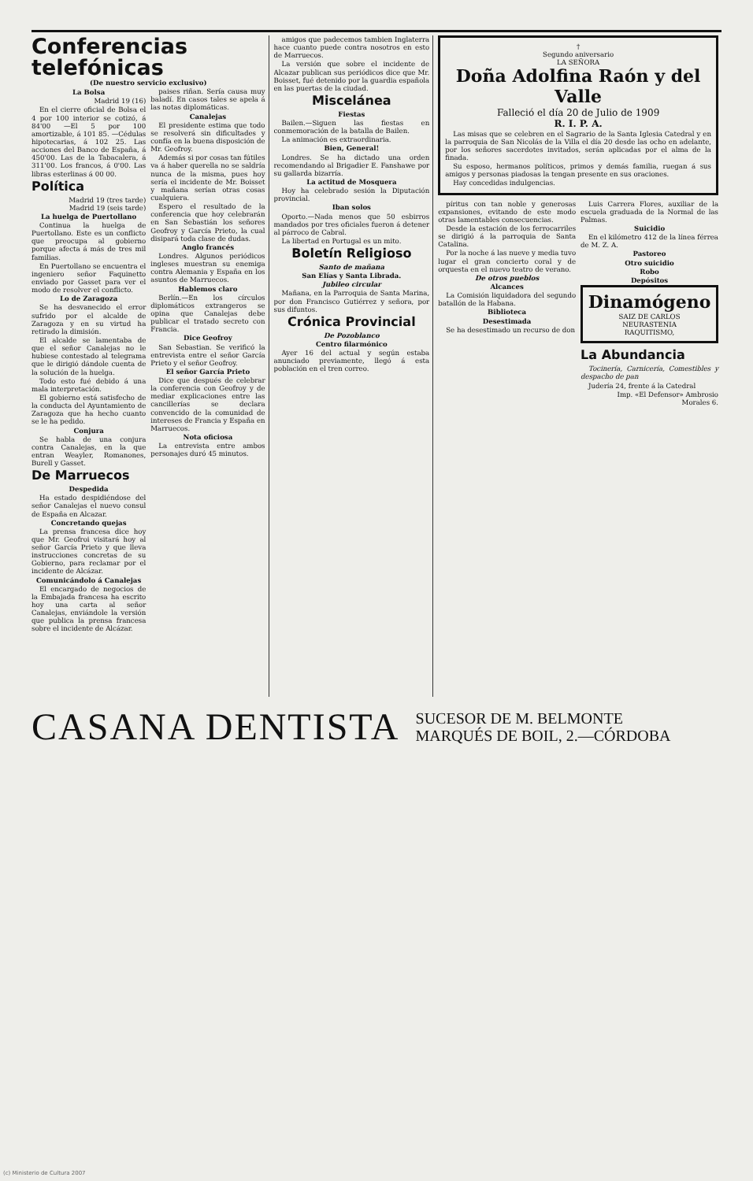Conferencias telefónicas
(De nuestro servicio exclusivo)
La Bolsa
Madrid 19 (16)
En el cierre oficial de Bolsa el 4 por 100 interior se cotizó, á 84'00 —El 5 por 100 amortizable, á 101 85. —Cédulas hipotecarias, á 102 25. Las acciones del Banco de España, á 450'00. Las de la Tabacalera, á 311'00. Los francos, á 0'00. Las libras esterlinas á 00 00.
Política
Madrid 19 (tres tarde)
Madrid 19 (seis tarde)
La huelga de Puertollano
Continua la huelga de Puertollano. Este es un conflicto que preocupa al gobierno porque afecta á más de tres mil familias.
En Puertollano se encuentra el ingeniero señor Faquinetto enviado por Gasset para ver el modo de resolver el conflicto.
Lo de Zaragoza
Se ha desvanecido el error sufrido por el alcalde de Zaragoza y en su virtud ha retirado la dimisión.
El alcalde se lamentaba de que el señor Canalejas no le hubiese contestado al telegrama que le dirigió dándole cuenta de la solución de la huelga.
Todo esto fué debido á una mala interpretación.
El gobierno está satisfecho de la conducta del Ayuntamiento de Zaragoza que ha hecho cuanto se le ha pedido.
Conjura
Se habla de una conjura contra Canalejas, en la que entran Weayler, Romanones, Burell y Gasset.
De Marruecos
Despedida
Ha estado despidiéndose del señor Canalejas el nuevo consul de España en Alcazar.
Concretando quejas
La prensa francesa dice hoy que Mr. Geofroi visitará hoy al señor García Prieto y que lleva instrucciones concretas de su Gobierno, para reclamar por el incidente de Alcázar.
Comunicándolo á Canalejas
El encargado de negocios de la Embajada francesa ha escrito hoy una carta al señor Canalejas, enviándole la versión que publica la prensa francesa sobre el incidente de Alcázar.
paises riñan. Sería causa muy baladí. En casos tales se apela á las notas diplomáticas.
Canalejas
El presidente estima que todo se resolverá sin dificultades y confía en la buena disposición de Mr. Geofroy.
Además si por cosas tan fútiles va á haber querella no se saldría nunca de la misma, pues hoy sería el incidente de Mr. Boisset y mañana serían otras cosas cualquiera.
Espero el resultado de la conferencia que hoy celebrarán en San Sebastián los señores Geofroy y García Prieto, la cual disipará toda clase de dudas.
Anglo francés
Londres. Algunos periódicos ingleses muestran su enemiga contra Alemania y España en los asuntos de Marruecos.
Hablemos claro
Berlín.—En los círculos diplomáticos extrangeros se opina que Canalejas debe publicar el tratado secreto con Francia.
Dice Geofroy
San Sebastian. Se verificó la entrevista entre el señor García Prieto y el señor Geofroy.
El señor García Prieto
Dice que después de celebrar la conferencia con Geofroy y de mediar explicaciones entre las cancillerías se declara convencido de la comunidad de intereses de Francia y España en Marruecos.
Nota oficiosa
La entrevista entre ambos personajes duró 45 minutos.
amigos que padecemos tambien Inglaterra hace cuanto puede contra nosotros en esto de Marruecos.
La versión que sobre el incidente de Alcazar publican sus periódicos dice que Mr. Boisset, fué detenido por la guardia española en las puertas de la ciudad.
Miscelánea
Fiestas
Bailen.—Siguen las fiestas en conmemoración de la batalla de Bailen.
La animación es extraordinaria.
Bien, General!
Londres. Se ha dictado una orden recomendando al Brigadier E. Fanshawe por su gallarda bizarría.
La actitud de Mosquera
Hoy ha celebrado sesión la Diputación provincial.
Iban solos
Oporto.—Nada menos que 50 esbirros mandados por tres oficiales fueron á detener al párroco de Cabral.
La libertad en Portugal es un mito.
Boletín Religioso
Santo de mañana
San Elías y Santa Librada.
Jubileo circular
Mañana, en la Parroquia de Santa Marina, por don Francisco Gutiérrez y señora, por sus difuntos.
Crónica Provincial
De Pozoblanco
Centro filarmónico
Ayer 16 del actual y según estaba anunciado previamente, llegó á esta población en el tren correo.
†
Segundo aniversario
LA SEÑORA
Doña Adolfina Raón y del Valle
Falleció el día 20 de Julio de 1909
R. I. P. A.
Las misas que se celebren en el Sagrario de la Santa Iglesia Catedral y en la parroquia de San Nicolás de la Villa el día 20 desde las ocho en adelante, por los señores sacerdotes invitados, serán aplicadas por el alma de la finada.
Su esposo, hermanos políticos, primos y demás familia, ruegan á sus amigos y personas piadosas la tengan presente en sus oraciones.
Hay concedidas indulgencias.
píritus con tan noble y generosas expansiones, evitando de este modo otras lamentables consecuencias.
Desde la estación de los ferrocarriles se dirigió á la parroquia de Santa Catalina.
Por la noche á las nueve y media tuvo lugar el gran concierto coral y de orquesta en el nuevo teatro de verano.
De otros pueblos
Alcances
La Comisión liquidadora del segundo batallón de la Habana.
Biblioteca
Desestimada
Se ha desestimado un recurso de don
Luis Carrera Flores, auxiliar de la escuela graduada de la Normal de las Palmas.
Suicidio
En el kilómetro 412 de la línea férrea de M. Z. A.
Pastoreo
Otro suicidio
Robo
Depósitos
Dinamógeno
SAIZ DE CARLOS
NEURASTENIA
RAQUITISMO,
La Abundancia
Tocinería, Carnicería, Comestibles y despacho de pan
Judería 24, frente á la Catedral
Imp. «El Defensor» Ambrosio Morales 6.
CASANA DENTISTA
SUCESOR DE M. BELMONTE
MARQUÉS DE BOIL, 2.—CÓRDOBA
(c) Ministerio de Cultura 2007